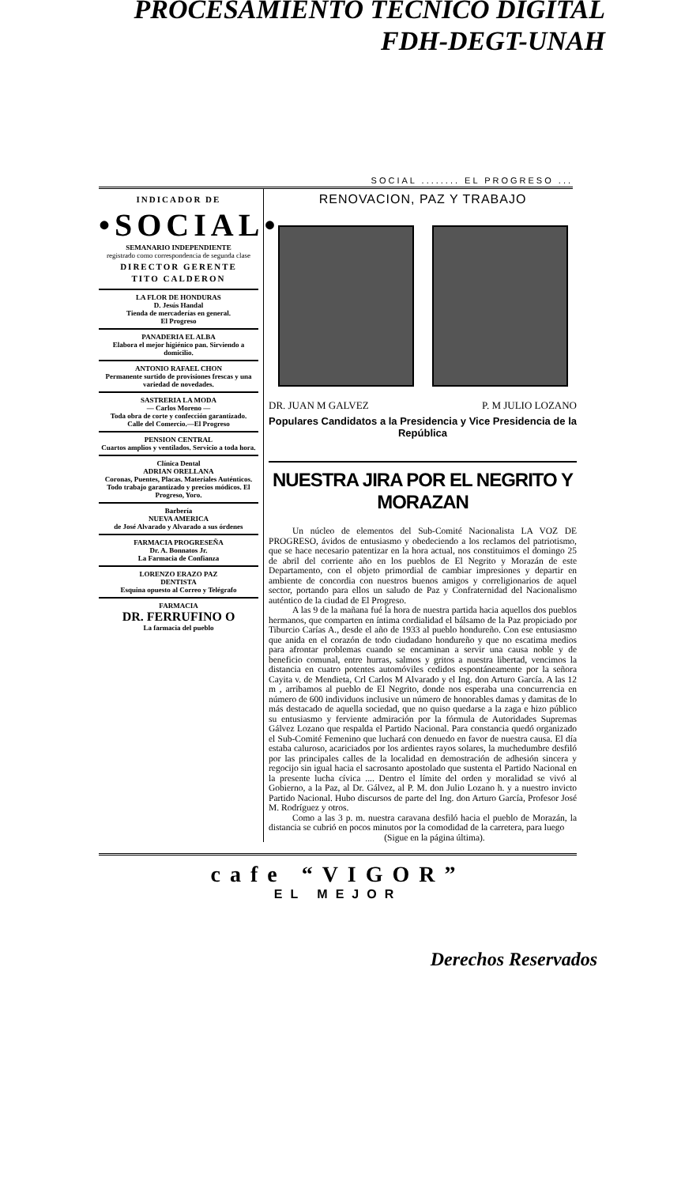PROCESAMIENTO TECNICO DIGITAL
FDH-DEGT-UNAH
SOCIAL ........ EL PROGRESO ...
INDICADOR DE
•SOCIAL•
SEMANARIO INDEPENDIENTE
registrado como correspondencia de segunda clase
DIRECTOR GERENTE
TITO CALDERON
LA FLOR DE HONDURAS
D. Jesús Handal
Tienda de mercaderías en general.
El Progreso
PANADERIA EL ALBA
Elabora el mejor higiénico pan. Sirviendo a domicilio.
ANTONIO RAFAEL CHON
Permanente surtido de provisiones frescas y una variedad de novedades.
SASTRERIA LA MODA
— Carlos Moreno —
Toda obra de corte y confección garantizado.
Calle del Comercio.—El Progreso
PENSION CENTRAL
Cuartos amplios y ventilados. Servicio a toda hora.
Clínica Dental
ADRIAN ORELLANA
Coronas, Puentes, Placas. Materiales Auténticos.
Todo trabajo garantizado y precios módicos. El Progreso, Yoro.
Barbería
NUEVA AMERICA
de José Alvarado y Alvarado a sus órdenes
FARMACIA PROGRESEÑA
Dr. A. Bonnatos Jr.
La Farmacia de Confianza
LORENZO ERAZO PAZ
DENTISTA
Esquina opuesto al Correo y Telégrafo
FARMACIA
DR. FERRUFINO O
La farmacia del pueblo
RENOVACION, PAZ Y TRABAJO
DR. JUAN M GALVEZ P. M JULIO LOZANO
Populares Candidatos a la Presidencia y Vice Presidencia de la República
NUESTRA JIRA POR EL NEGRITO Y MORAZAN
Un núcleo de elementos del Sub-Comité Nacionalista LA VOZ DE PROGRESO, ávidos de entusiasmo y obedeciendo a los reclamos del patriotismo, que se hace necesario patentizar en la hora actual, nos constituimos el domingo 25 de abril del corriente año en los pueblos de El Negrito y Morazán de este Departamento, con el objeto primordial de cambiar impresiones y departir en ambiente de concordia con nuestros buenos amigos y correligionarios de aquel sector, portando para ellos un saludo de Paz y Confraternidad del Nacionalismo auténtico de la ciudad de El Progreso.
A las 9 de la mañana fué la hora de nuestra partida hacia aquellos dos pueblos hermanos, que comparten en íntima cordialidad el bálsamo de la Paz propiciado por Tiburcio Carías A., desde el año de 1933 al pueblo hondureño. Con ese entusiasmo que anida en el corazón de todo ciudadano hondureño y que no escatima medios para afrontar problemas cuando se encaminan a servir una causa noble y de beneficio comunal, entre hurras, salmos y gritos a nuestra libertad, vencimos la distancia en cuatro potentes automóviles cedidos espontáneamente por la señora Cayita v. de Mendieta, Crl Carlos M Alvarado y el Ing. don Arturo García. A las 12 m , arribamos al pueblo de El Negrito, donde nos esperaba una concurrencia en número de 600 individuos inclusive un número de honorables damas y damitas de lo más destacado de aquella sociedad, que no quiso quedarse a la zaga e hizo público su entusiasmo y ferviente admiración por la fórmula de Autoridades Supremas Gálvez Lozano que respalda el Partido Nacional. Para constancia quedó organizado el Sub-Comité Femenino que luchará con denuedo en favor de nuestra causa. El día estaba caluroso, acariciados por los ardientes rayos solares, la muchedumbre desfiló por las principales calles de la localidad en demostración de adhesión sincera y regocijo sin igual hacia el sacrosanto apostolado que sustenta el Partido Nacional en la presente lucha cívica .... Dentro el límite del orden y moralidad se vivó al Gobierno, a la Paz, al Dr. Gálvez, al P. M. don Julio Lozano h. y a nuestro invicto Partido Nacional. Hubo discursos de parte del Ing. don Arturo García, Profesor José M. Rodríguez y otros.
Como a las 3 p. m. nuestra caravana desfiló hacia el pueblo de Morazán, la distancia se cubrió en pocos minutos por la comodidad de la carretera, para luego
(Sigue en la página última).
cafe “VIGOR”
EL MEJOR
Derechos Reservados